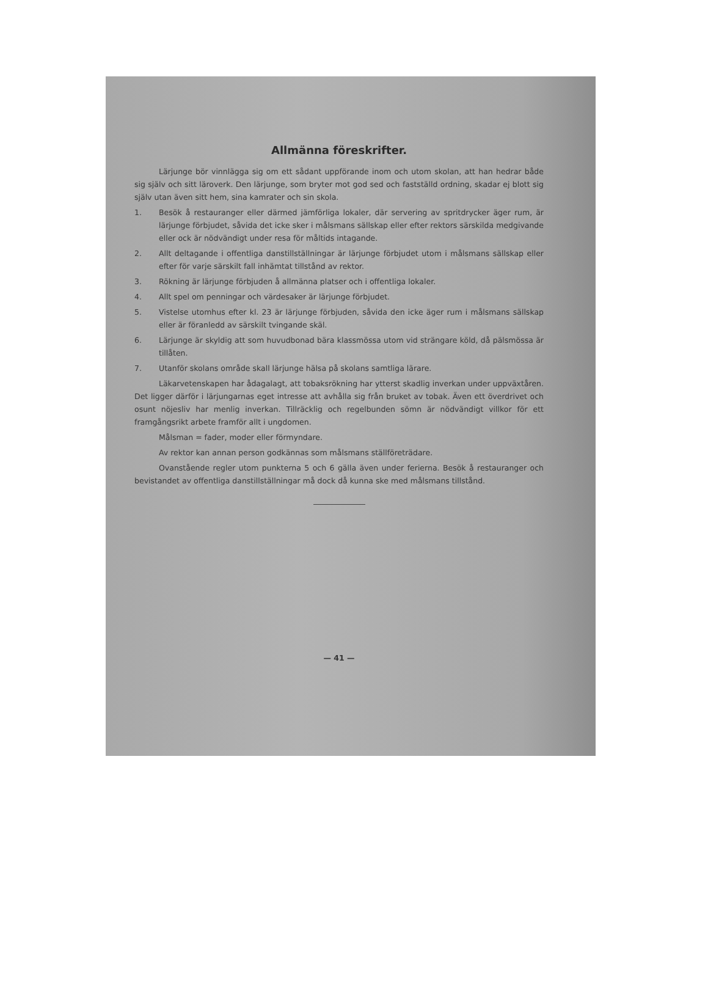Allmänna föreskrifter.
Lärjunge bör vinnlägga sig om ett sådant uppförande inom och utom skolan, att han hedrar både sig själv och sitt läroverk. Den lärjunge, som bryter mot god sed och fastställd ordning, skadar ej blott sig själv utan även sitt hem, sina kamrater och sin skola.
1. Besök å restauranger eller därmed jämförliga lokaler, där servering av spritdrycker äger rum, är lärjunge förbjudet, såvida det icke sker i målsmans sällskap eller efter rektors särskilda medgivande eller ock är nödvändigt under resa för måltids intagande.
2. Allt deltagande i offentliga danstillställningar är lärjunge förbjudet utom i målsmans sällskap eller efter för varje särskilt fall inhämtat tillstånd av rektor.
3. Rökning är lärjunge förbjuden å allmänna platser och i offentliga lokaler.
4. Allt spel om penningar och värdesaker är lärjunge förbjudet.
5. Vistelse utomhus efter kl. 23 är lärjunge förbjuden, såvida den icke äger rum i målsmans sällskap eller är föranledd av särskilt tvingande skäl.
6. Lärjunge är skyldig att som huvudbonad bära klassmössa utom vid strängare köld, då pälsmössa är tillåten.
7. Utanför skolans område skall lärjunge hälsa på skolans samtliga lärare.
Läkarvetenskapen har ådagalagt, att tobaksrökning har ytterst skadlig inverkan under uppväxtåren. Det ligger därför i lärjungarnas eget intresse att avhålla sig från bruket av tobak. Även ett överdrivet och osunt nöjesliv har menlig inverkan. Tillräcklig och regelbunden sömn är nödvändigt villkor för ett framgångsrikt arbete framför allt i ungdomen.
Målsman = fader, moder eller förmyndare.
Av rektor kan annan person godkännas som målsmans ställföreträdare.
Ovanstående regler utom punkterna 5 och 6 gälla även under ferierna. Besök å restauranger och bevistandet av offentliga danstillställningar må dock då kunna ske med målsmans tillstånd.
— 41 —